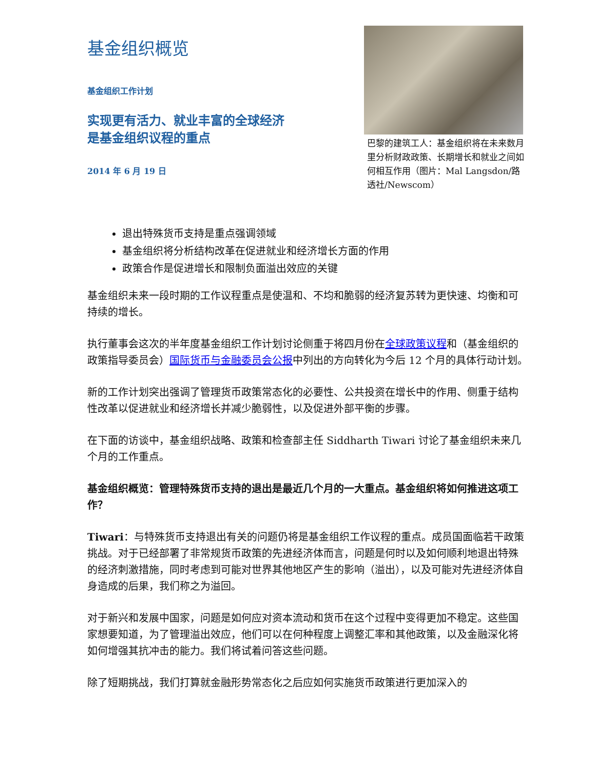基金组织概览
基金组织工作计划
实现更有活力、就业丰富的全球经济
是基金组织议程的重点
2014 年 6 月 19 日
巴黎的建筑工人：基金组织将在未来数月里分析财政政策、长期增长和就业之间如何相互作用（图片：Mal Langsdon/路透社/Newscom）
退出特殊货币支持是重点强调领域
基金组织将分析结构改革在促进就业和经济增长方面的作用
政策合作是促进增长和限制负面溢出效应的关键
基金组织未来一段时期的工作议程重点是使温和、不均和脆弱的经济复苏转为更快速、均衡和可持续的增长。
执行董事会这次的半年度基金组织工作计划讨论侧重于将四月份在全球政策议程和（基金组织的政策指导委员会）国际货币与金融委员会公报中列出的方向转化为今后 12 个月的具体行动计划。
新的工作计划突出强调了管理货币政策常态化的必要性、公共投资在增长中的作用、侧重于结构性改革以促进就业和经济增长并减少脆弱性，以及促进外部平衡的步骤。
在下面的访谈中，基金组织战略、政策和检查部主任 Siddharth Tiwari 讨论了基金组织未来几个月的工作重点。
基金组织概览：管理特殊货币支持的退出是最近几个月的一大重点。基金组织将如何推进这项工作？
Tiwari：与特殊货币支持退出有关的问题仍将是基金组织工作议程的重点。成员国面临若干政策挑战。对于已经部署了非常规货币政策的先进经济体而言，问题是何时以及如何顺利地退出特殊的经济刺激措施，同时考虑到可能对世界其他地区产生的影响（溢出），以及可能对先进经济体自身造成的后果，我们称之为溢回。
对于新兴和发展中国家，问题是如何应对资本流动和货币在这个过程中变得更加不稳定。这些国家想要知道，为了管理溢出效应，他们可以在何种程度上调整汇率和其他政策，以及金融深化将如何增强其抗冲击的能力。我们将试着问答这些问题。
除了短期挑战，我们打算就金融形势常态化之后应如何实施货币政策进行更加深入的